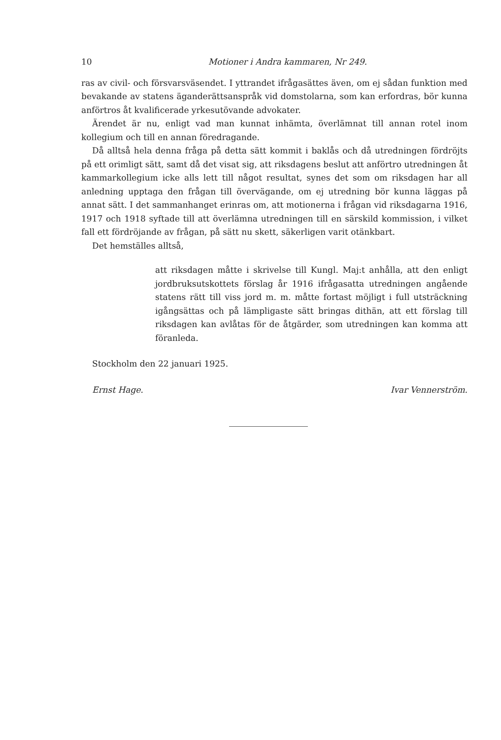10 Motioner i Andra kammaren, Nr 249.
ras av civil- och försvarsväsendet. I yttrandet ifrågasättes även, om ej sådan funktion med bevakande av statens äganderättsanspråk vid domstolarna, som kan erfordras, bör kunna anförtros åt kvalificerade yrkesutövande advokater.
Ärendet är nu, enligt vad man kunnat inhämta, överlämnat till annan rotel inom kollegium och till en annan föredragande.
Då alltså hela denna fråga på detta sätt kommit i baklås och då utredningen fördröjts på ett orimligt sätt, samt då det visat sig, att riksdagens beslut att anförtro utredningen åt kammarkollegium icke alls lett till något resultat, synes det som om riksdagen har all anledning upptaga den frågan till övervägande, om ej utredning bör kunna läggas på annat sätt. I det sammanhanget erinras om, att motionerna i frågan vid riksdagarna 1916, 1917 och 1918 syftade till att överlämna utredningen till en särskild kommission, i vilket fall ett fördröjande av frågan, på sätt nu skett, säkerligen varit otänkbart.
Det hemställes alltså,
att riksdagen måtte i skrivelse till Kungl. Maj:t anhålla, att den enligt jordbruksutskottets förslag år 1916 ifrågasatta utredningen angående statens rätt till viss jord m. m. måtte fortast möjligt i full utsträckning igångsättas och på lämpligaste sätt bringas dithän, att ett förslag till riksdagen kan avlåtas för de åtgärder, som utredningen kan komma att föranleda.
Stockholm den 22 januari 1925.
Ernst Hage. Ivar Vennerström.